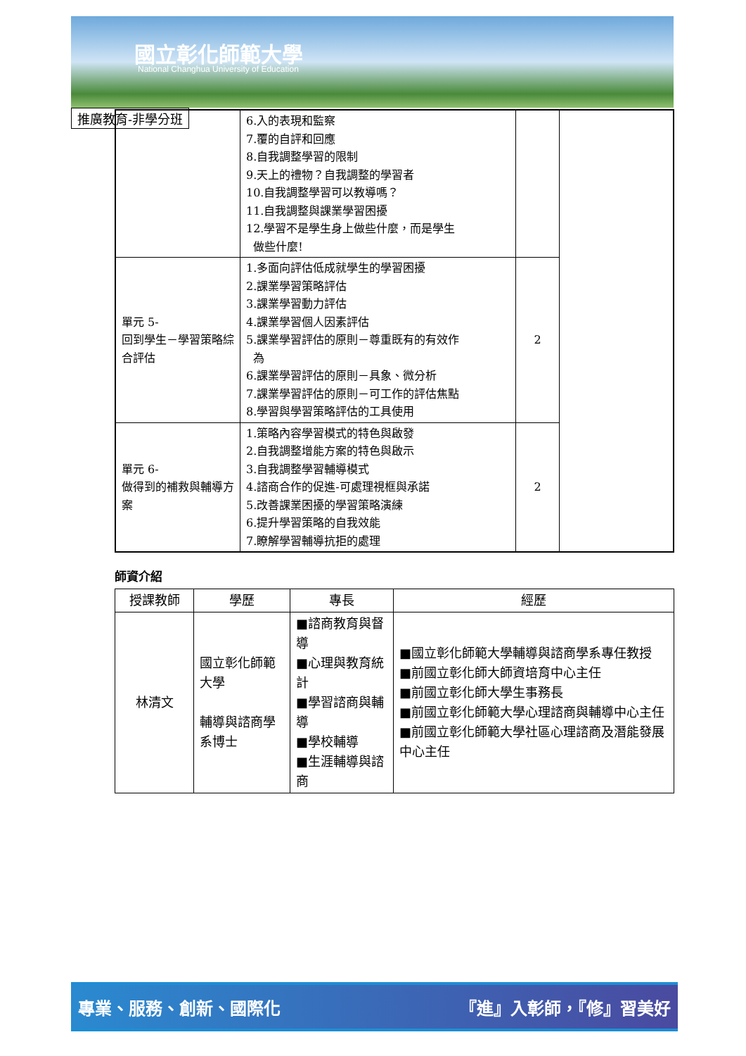國立彰化師範大學
National Changhua University of Education
推廣教育-非學分班
| | 6.入的表現和監察 7.覆的自評和回應 8.自我調整學習的限制 9.天上的禮物？自我調整的學習者 10.自我調整學習可以教導嗎？ 11.自我調整與課業學習困擾 12.學習不是學生身上做些什麼，而是學生 做些什麼! | | |
| 單元 5- 回到學生－學習策略綜合評估 | 1.多面向評估低成就學生的學習困擾 2.課業學習策略評估 3.課業學習動力評估 4.課業學習個人因素評估 5.課業學習評估的原則－尊重既有的有效作 為 6.課業學習評估的原則－具象、微分析 7.課業學習評估的原則－可工作的評估焦點 8.學習與學習策略評估的工具使用 | 2 | |
| 單元 6- 做得到的補救與輔導方案 | 1.策略內容學習模式的特色與啟發 2.自我調整增能方案的特色與啟示 3.自我調整學習輔導模式 4.諮商合作的促進-可處理視框與承諾 5.改善課業困擾的學習策略演練 6.提升學習策略的自我效能 7.瞭解學習輔導抗拒的處理 | 2 | |
師資介紹
| 授課教師 | 學歷 | 專長 | 經歷 |
| --- | --- | --- | --- |
| 林清文 | 國立彰化師範大學 輔導與諮商學系博士 | ■諮商教育與督導 ■心理與教育統計 ■學習諮商與輔導 ■學校輔導 ■生涯輔導與諮商 | ■國立彰化師範大學輔導與諮商學系專任教授 ■前國立彰化師大師資培育中心主任 ■前國立彰化師大學生事務長 ■前國立彰化師範大學心理諮商與輔導中心主任 ■前國立彰化師範大學社區心理諮商及潛能發展中心主任 |
專業、服務、創新、國際化 『進』入彰師，『修』習美好